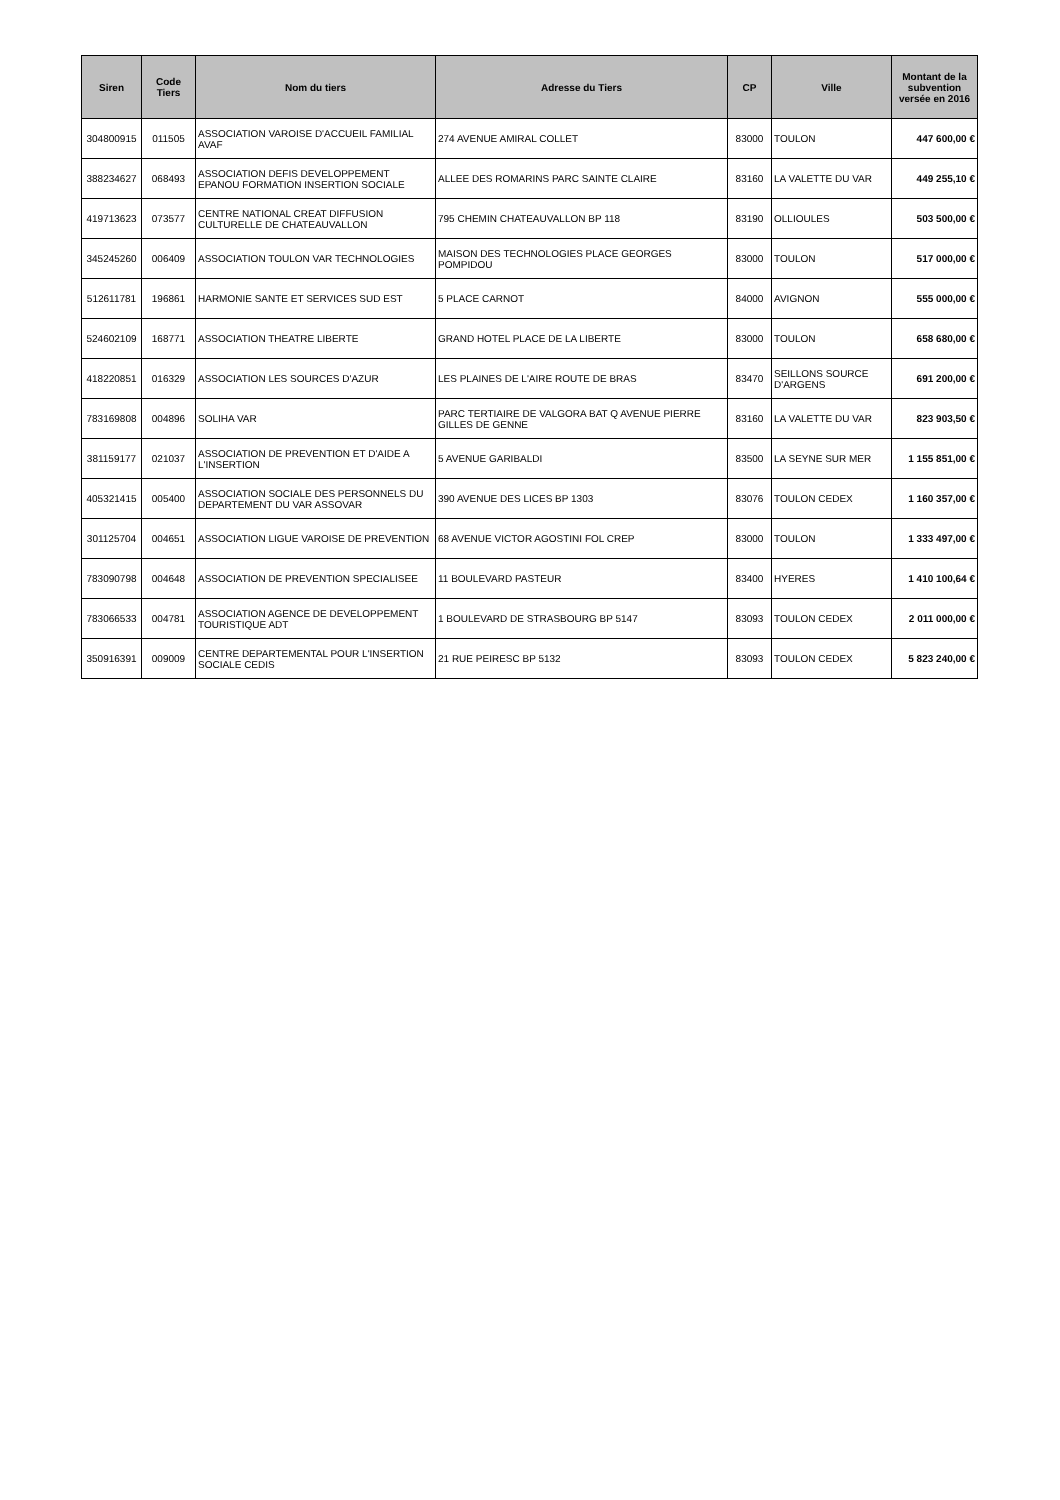| Siren | Code Tiers | Nom du tiers | Adresse du Tiers | CP | Ville | Montant de la subvention versée en 2016 |
| --- | --- | --- | --- | --- | --- | --- |
| 304800915 | 011505 | ASSOCIATION VAROISE D'ACCUEIL FAMILIAL AVAF | 274 AVENUE AMIRAL COLLET | 83000 | TOULON | 447 600,00 € |
| 388234627 | 068493 | ASSOCIATION DEFIS DEVELOPPEMENT EPANOU FORMATION INSERTION SOCIALE | ALLEE DES ROMARINS PARC SAINTE CLAIRE | 83160 | LA VALETTE DU VAR | 449 255,10 € |
| 419713623 | 073577 | CENTRE NATIONAL CREAT DIFFUSION CULTURELLE DE CHATEAUVALLON | 795 CHEMIN CHATEAUVALLON BP 118 | 83190 | OLLIOULES | 503 500,00 € |
| 345245260 | 006409 | ASSOCIATION TOULON VAR TECHNOLOGIES | MAISON DES TECHNOLOGIES PLACE GEORGES POMPIDOU | 83000 | TOULON | 517 000,00 € |
| 512611781 | 196861 | HARMONIE SANTE ET SERVICES SUD EST | 5 PLACE CARNOT | 84000 | AVIGNON | 555 000,00 € |
| 524602109 | 168771 | ASSOCIATION THEATRE LIBERTE | GRAND HOTEL PLACE DE LA LIBERTE | 83000 | TOULON | 658 680,00 € |
| 418220851 | 016329 | ASSOCIATION LES SOURCES D'AZUR | LES PLAINES DE L'AIRE ROUTE DE BRAS | 83470 | SEILLONS SOURCE D'ARGENS | 691 200,00 € |
| 783169808 | 004896 | SOLIHA VAR | PARC TERTIAIRE DE VALGORA BAT Q AVENUE PIERRE GILLES DE GENNE | 83160 | LA VALETTE DU VAR | 823 903,50 € |
| 381159177 | 021037 | ASSOCIATION DE PREVENTION ET D'AIDE A L'INSERTION | 5 AVENUE GARIBALDI | 83500 | LA SEYNE SUR MER | 1 155 851,00 € |
| 405321415 | 005400 | ASSOCIATION SOCIALE DES PERSONNELS DU DEPARTEMENT DU VAR ASSOVAR | 390 AVENUE DES LICES BP 1303 | 83076 | TOULON CEDEX | 1 160 357,00 € |
| 301125704 | 004651 | ASSOCIATION LIGUE VAROISE DE PREVENTION | 68 AVENUE VICTOR AGOSTINI FOL CREP | 83000 | TOULON | 1 333 497,00 € |
| 783090798 | 004648 | ASSOCIATION DE PREVENTION SPECIALISEE | 11 BOULEVARD PASTEUR | 83400 | HYERES | 1 410 100,64 € |
| 783066533 | 004781 | ASSOCIATION AGENCE DE DEVELOPPEMENT TOURISTIQUE ADT | 1 BOULEVARD DE STRASBOURG BP 5147 | 83093 | TOULON CEDEX | 2 011 000,00 € |
| 350916391 | 009009 | CENTRE DEPARTEMENTAL POUR L'INSERTION SOCIALE CEDIS | 21 RUE PEIRESC BP 5132 | 83093 | TOULON CEDEX | 5 823 240,00 € |